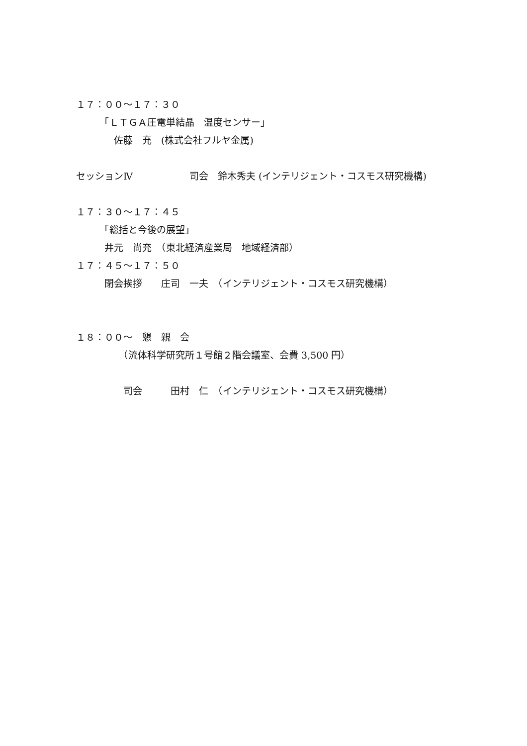１７：００～１７：３０
　　　「ＬＴＧＡ圧電単結晶　温度センサー」
　　　　佐藤　充　(株式会社フルヤ金属)
セッションⅣ　　　　　　司会　鈴木秀夫 (インテリジェント・コスモス研究機構)
１７：３０～１７：４５
　　　「総括と今後の展望」
　　　井元　尚充　（東北経済産業局　地域経済部）
１７：４５～１７：５０
　　　閉会挨拶　　庄司　一夫　（インテリジェント・コスモス研究機構）
１８：００～　懇　親　会
　　　　　（流体科学研究所１号館２階会議室、会費 3,500 円）
　　　　　司会　　　田村　仁　（インテリジェント・コスモス研究機構）